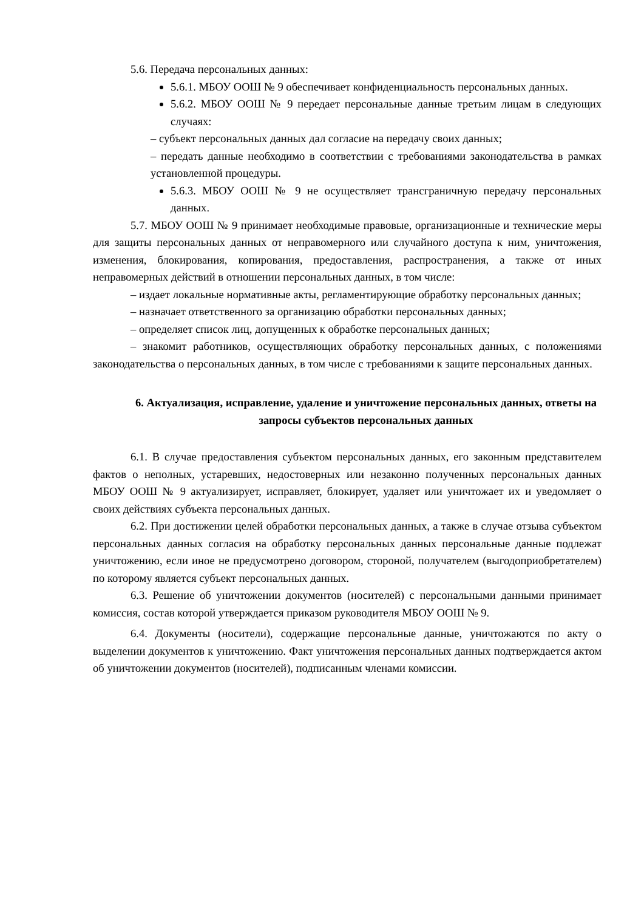5.6. Передача персональных данных:
5.6.1. МБОУ ООШ № 9 обеспечивает конфиденциальность персональных данных.
5.6.2. МБОУ ООШ № 9 передает персональные данные третьим лицам в следующих случаях:
– субъект персональных данных дал согласие на передачу своих данных;
– передать данные необходимо в соответствии с требованиями законодательства в рамках установленной процедуры.
5.6.3. МБОУ ООШ № 9 не осуществляет трансграничную передачу персональных данных.
5.7. МБОУ ООШ № 9 принимает необходимые правовые, организационные и технические меры для защиты персональных данных от неправомерного или случайного доступа к ним, уничтожения, изменения, блокирования, копирования, предоставления, распространения, а также от иных неправомерных действий в отношении персональных данных, в том числе:
– издает локальные нормативные акты, регламентирующие обработку персональных данных;
– назначает ответственного за организацию обработки персональных данных;
– определяет список лиц, допущенных к обработке персональных данных;
– знакомит работников, осуществляющих обработку персональных данных, с положениями законодательства о персональных данных, в том числе с требованиями к защите персональных данных.
6. Актуализация, исправление, удаление и уничтожение персональных данных, ответы на запросы субъектов персональных данных
6.1. В случае предоставления субъектом персональных данных, его законным представителем фактов о неполных, устаревших, недостоверных или незаконно полученных персональных данных МБОУ ООШ № 9 актуализирует, исправляет, блокирует, удаляет или уничтожает их и уведомляет о своих действиях субъекта персональных данных.
6.2. При достижении целей обработки персональных данных, а также в случае отзыва субъектом персональных данных согласия на обработку персональных данных персональные данные подлежат уничтожению, если иное не предусмотрено договором, стороной, получателем (выгодоприобретателем) по которому является субъект персональных данных.
6.3. Решение об уничтожении документов (носителей) с персональными данными принимает комиссия, состав которой утверждается приказом руководителя МБОУ ООШ № 9.
6.4. Документы (носители), содержащие персональные данные, уничтожаются по акту о выделении документов к уничтожению. Факт уничтожения персональных данных подтверждается актом об уничтожении документов (носителей), подписанным членами комиссии.